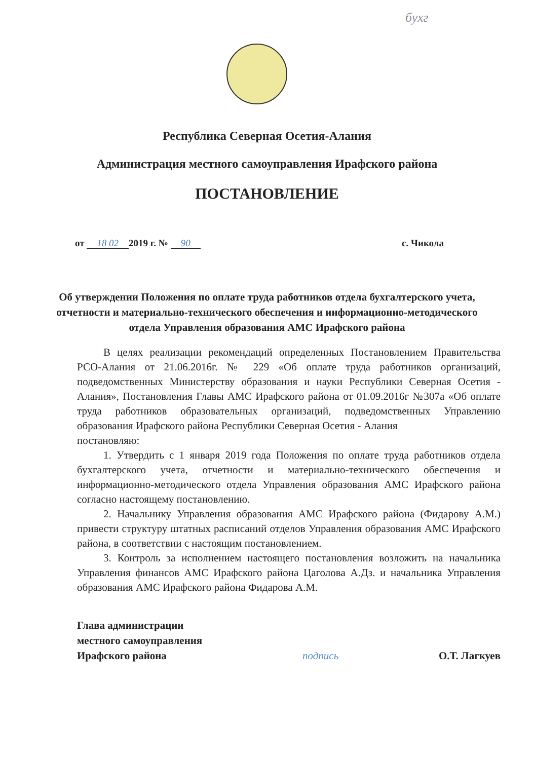бухг
Республика Северная Осетия-Алания
Администрация местного самоуправления Ирафского района
ПОСТАНОВЛЕНИЕ
от 18 02 2019 г. № 90 с. Чикола
Об утверждении Положения по оплате труда работников отдела бухгалтерского учета, отчетности и материально-технического обеспечения и информационно-методического отдела Управления образования АМС Ирафского района
В целях реализации рекомендаций определенных Постановлением Правительства РСО-Алания от 21.06.2016г. № 229 «Об оплате труда работников организаций, подведомственных Министерству образования и науки Республики Северная Осетия - Алания», Постановления Главы АМС Ирафского района от 01.09.2016г №307а «Об оплате труда работников образовательных организаций, подведомственных Управлению образования Ирафского района Республики Северная Осетия - Алания
постановляю:
1. Утвердить с 1 января 2019 года Положения по оплате труда работников отдела бухгалтерского учета, отчетности и материально-технического обеспечения и информационно-методического отдела Управления образования АМС Ирафского района согласно настоящему постановлению.
2. Начальнику Управления образования АМС Ирафского района (Фидарову А.М.) привести структуру штатных расписаний отделов Управления образования АМС Ирафского района, в соответствии с настоящим постановлением.
3. Контроль за исполнением настоящего постановления возложить на начальника Управления финансов АМС Ирафского района Цаголова А.Дз. и начальника Управления образования АМС Ирафского района Фидарова А.М.
Глава администрации
местного самоуправления
Ирафского района
подпись
О.Т. Лагкуев